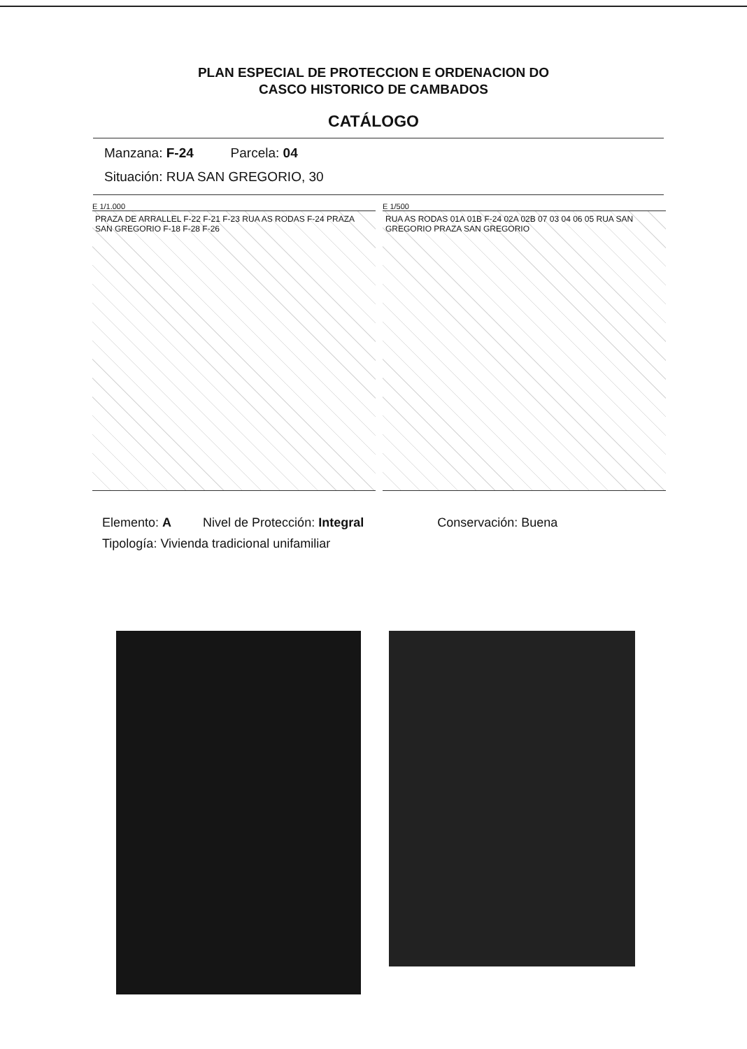PLAN ESPECIAL DE PROTECCION E ORDENACION DO
CASCO HISTORICO DE CAMBADOS
CATÁLOGO
Manzana: F-24 Parcela: 04
Situación: RUA SAN GREGORIO, 30
E 1/1.000
PRAZA DE ARRALLEL F-22 F-21 F-23 RUA AS RODAS F-24 PRAZA SAN GREGORIO F-18 F-28 F-26
E 1/500
RUA AS RODAS 01A 01B F-24 02A 02B 07 03 04 06 05 RUA SAN GREGORIO PRAZA SAN GREGORIO
Elemento: A Nivel de Protección: Integral Conservación: Buena
Tipología: Vivienda tradicional unifamiliar